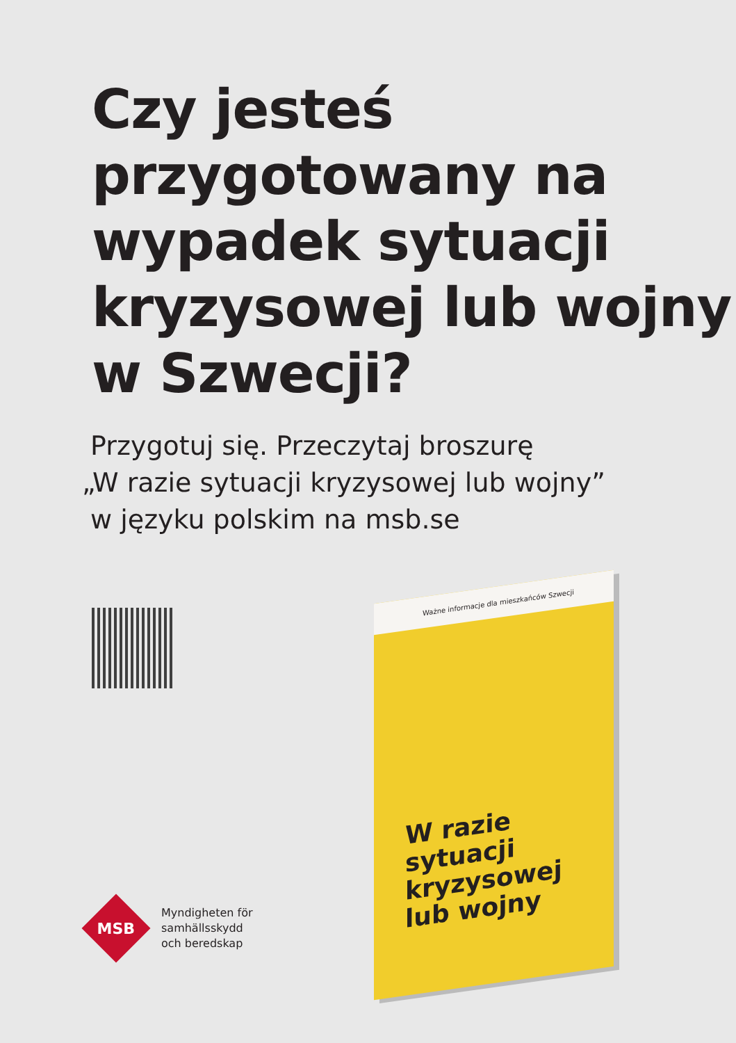Czy jesteś przygotowany na wypadek sytuacji kryzysowej lub wojny w Szwecji?
Przygotuj się. Przeczytaj broszurę
„W razie sytuacji kryzysowej lub wojny”
w języku polskim na msb.se
Ważne informacje dla mieszkańców Szwecji
W razie sytuacji
kryzysowej
lub wojny
MSB
Myndigheten för
samhällsskydd
och beredskap